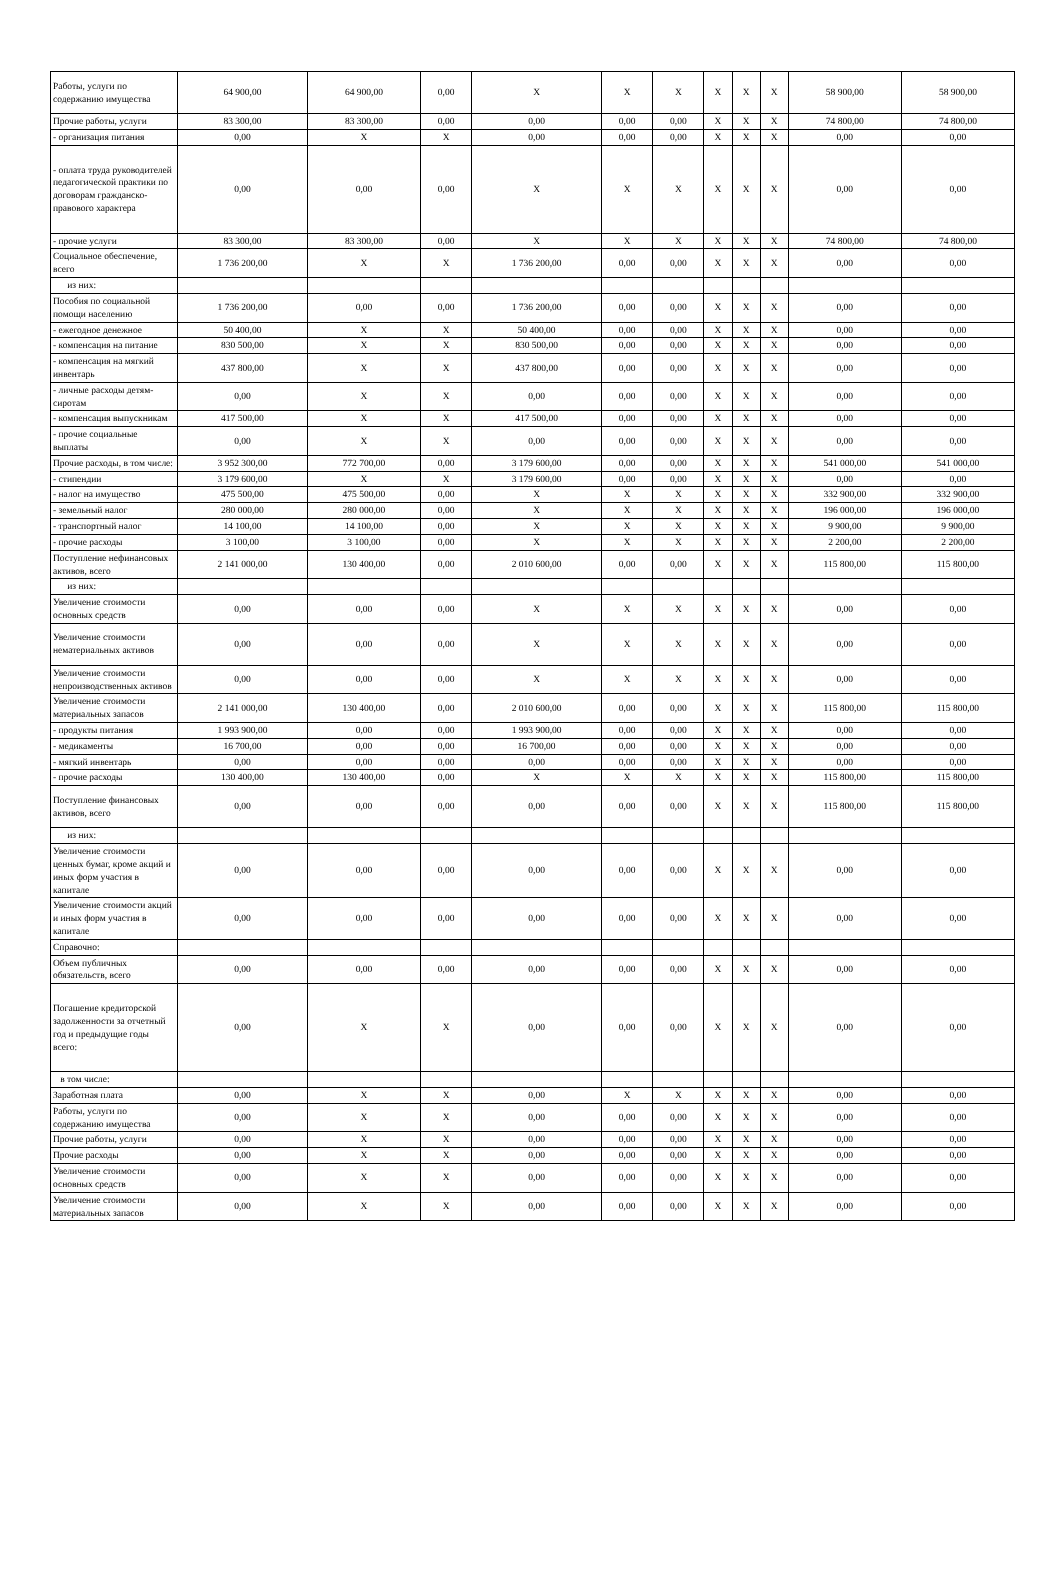| Работы, услуги по содержанию имущества | 64 900,00 | 64 900,00 | 0,00 | X | X | X | X | X | X | 58 900,00 | 58 900,00 |
| Прочие работы, услуги | 83 300,00 | 83 300,00 | 0,00 | 0,00 | 0,00 | 0,00 | X | X | X | 74 800,00 | 74 800,00 |
| - организация питания | 0,00 | X | X | 0,00 | 0,00 | 0,00 | X | X | X | 0,00 | 0,00 |
| - оплата труда руководителей педагогической практики по договорам гражданско-правового характера | 0,00 | 0,00 | 0,00 | X | X | X | X | X | X | 0,00 | 0,00 |
| - прочие услуги | 83 300,00 | 83 300,00 | 0,00 | X | X | X | X | X | X | 74 800,00 | 74 800,00 |
| Социальное обеспечение, всего | 1 736 200,00 | X | X | 1 736 200,00 | 0,00 | 0,00 | X | X | X | 0,00 | 0,00 |
| из них: | | | | | | | | | | | |
| Пособия по социальной помощи населению | 1 736 200,00 | 0,00 | 0,00 | 1 736 200,00 | 0,00 | 0,00 | X | X | X | 0,00 | 0,00 |
| - ежегодное денежное | 50 400,00 | X | X | 50 400,00 | 0,00 | 0,00 | X | X | X | 0,00 | 0,00 |
| - компенсация на питание | 830 500,00 | X | X | 830 500,00 | 0,00 | 0,00 | X | X | X | 0,00 | 0,00 |
| - компенсация на мягкий инвентарь | 437 800,00 | X | X | 437 800,00 | 0,00 | 0,00 | X | X | X | 0,00 | 0,00 |
| - личные расходы детям-сиротам | 0,00 | X | X | 0,00 | 0,00 | 0,00 | X | X | X | 0,00 | 0,00 |
| - компенсация выпускникам | 417 500,00 | X | X | 417 500,00 | 0,00 | 0,00 | X | X | X | 0,00 | 0,00 |
| - прочие социальные выплаты | 0,00 | X | X | 0,00 | 0,00 | 0,00 | X | X | X | 0,00 | 0,00 |
| Прочие расходы, в том числе: | 3 952 300,00 | 772 700,00 | 0,00 | 3 179 600,00 | 0,00 | 0,00 | X | X | X | 541 000,00 | 541 000,00 |
| - стипендии | 3 179 600,00 | X | X | 3 179 600,00 | 0,00 | 0,00 | X | X | X | 0,00 | 0,00 |
| - налог на имущество | 475 500,00 | 475 500,00 | 0,00 | X | X | X | X | X | X | 332 900,00 | 332 900,00 |
| - земельный налог | 280 000,00 | 280 000,00 | 0,00 | X | X | X | X | X | X | 196 000,00 | 196 000,00 |
| - транспортный налог | 14 100,00 | 14 100,00 | 0,00 | X | X | X | X | X | X | 9 900,00 | 9 900,00 |
| - прочие расходы | 3 100,00 | 3 100,00 | 0,00 | X | X | X | X | X | X | 2 200,00 | 2 200,00 |
| Поступление нефинансовых активов, всего | 2 141 000,00 | 130 400,00 | 0,00 | 2 010 600,00 | 0,00 | 0,00 | X | X | X | 115 800,00 | 115 800,00 |
| из них: | | | | | | | | | | | |
| Увеличение стоимости основных средств | 0,00 | 0,00 | 0,00 | X | X | X | X | X | X | 0,00 | 0,00 |
| Увеличение стоимости нематериальных активов | 0,00 | 0,00 | 0,00 | X | X | X | X | X | X | 0,00 | 0,00 |
| Увеличение стоимости непроизводственных активов | 0,00 | 0,00 | 0,00 | X | X | X | X | X | X | 0,00 | 0,00 |
| Увеличение стоимости материальных запасов | 2 141 000,00 | 130 400,00 | 0,00 | 2 010 600,00 | 0,00 | 0,00 | X | X | X | 115 800,00 | 115 800,00 |
| - продукты питания | 1 993 900,00 | 0,00 | 0,00 | 1 993 900,00 | 0,00 | 0,00 | X | X | X | 0,00 | 0,00 |
| - медикаменты | 16 700,00 | 0,00 | 0,00 | 16 700,00 | 0,00 | 0,00 | X | X | X | 0,00 | 0,00 |
| - мягкий инвентарь | 0,00 | 0,00 | 0,00 | 0,00 | 0,00 | 0,00 | X | X | X | 0,00 | 0,00 |
| - прочие расходы | 130 400,00 | 130 400,00 | 0,00 | X | X | X | X | X | X | 115 800,00 | 115 800,00 |
| Поступление финансовых активов, всего | 0,00 | 0,00 | 0,00 | 0,00 | 0,00 | 0,00 | X | X | X | 115 800,00 | 115 800,00 |
| из них: | | | | | | | | | | | |
| Увеличение стоимости ценных бумаг, кроме акций и иных форм участия в капитале | 0,00 | 0,00 | 0,00 | 0,00 | 0,00 | 0,00 | X | X | X | 0,00 | 0,00 |
| Увеличение стоимости акций и иных форм участия в капитале | 0,00 | 0,00 | 0,00 | 0,00 | 0,00 | 0,00 | X | X | X | 0,00 | 0,00 |
| Справочно: | | | | | | | | | | | |
| Объем публичных обязательств, всего | 0,00 | 0,00 | 0,00 | 0,00 | 0,00 | 0,00 | X | X | X | 0,00 | 0,00 |
| Погашение кредиторской задолженности за отчетный год и предыдущие годы всего: | 0,00 | X | X | 0,00 | 0,00 | 0,00 | X | X | X | 0,00 | 0,00 |
| в том числе: | | | | | | | | | | | |
| Заработная плата | 0,00 | X | X | 0,00 | X | X | X | X | X | 0,00 | 0,00 |
| Работы, услуги по содержанию имущества | 0,00 | X | X | 0,00 | 0,00 | 0,00 | X | X | X | 0,00 | 0,00 |
| Прочие работы, услуги | 0,00 | X | X | 0,00 | 0,00 | 0,00 | X | X | X | 0,00 | 0,00 |
| Прочие расходы | 0,00 | X | X | 0,00 | 0,00 | 0,00 | X | X | X | 0,00 | 0,00 |
| Увеличение стоимости основных средств | 0,00 | X | X | 0,00 | 0,00 | 0,00 | X | X | X | 0,00 | 0,00 |
| Увеличение стоимости материальных запасов | 0,00 | X | X | 0,00 | 0,00 | 0,00 | X | X | X | 0,00 | 0,00 |